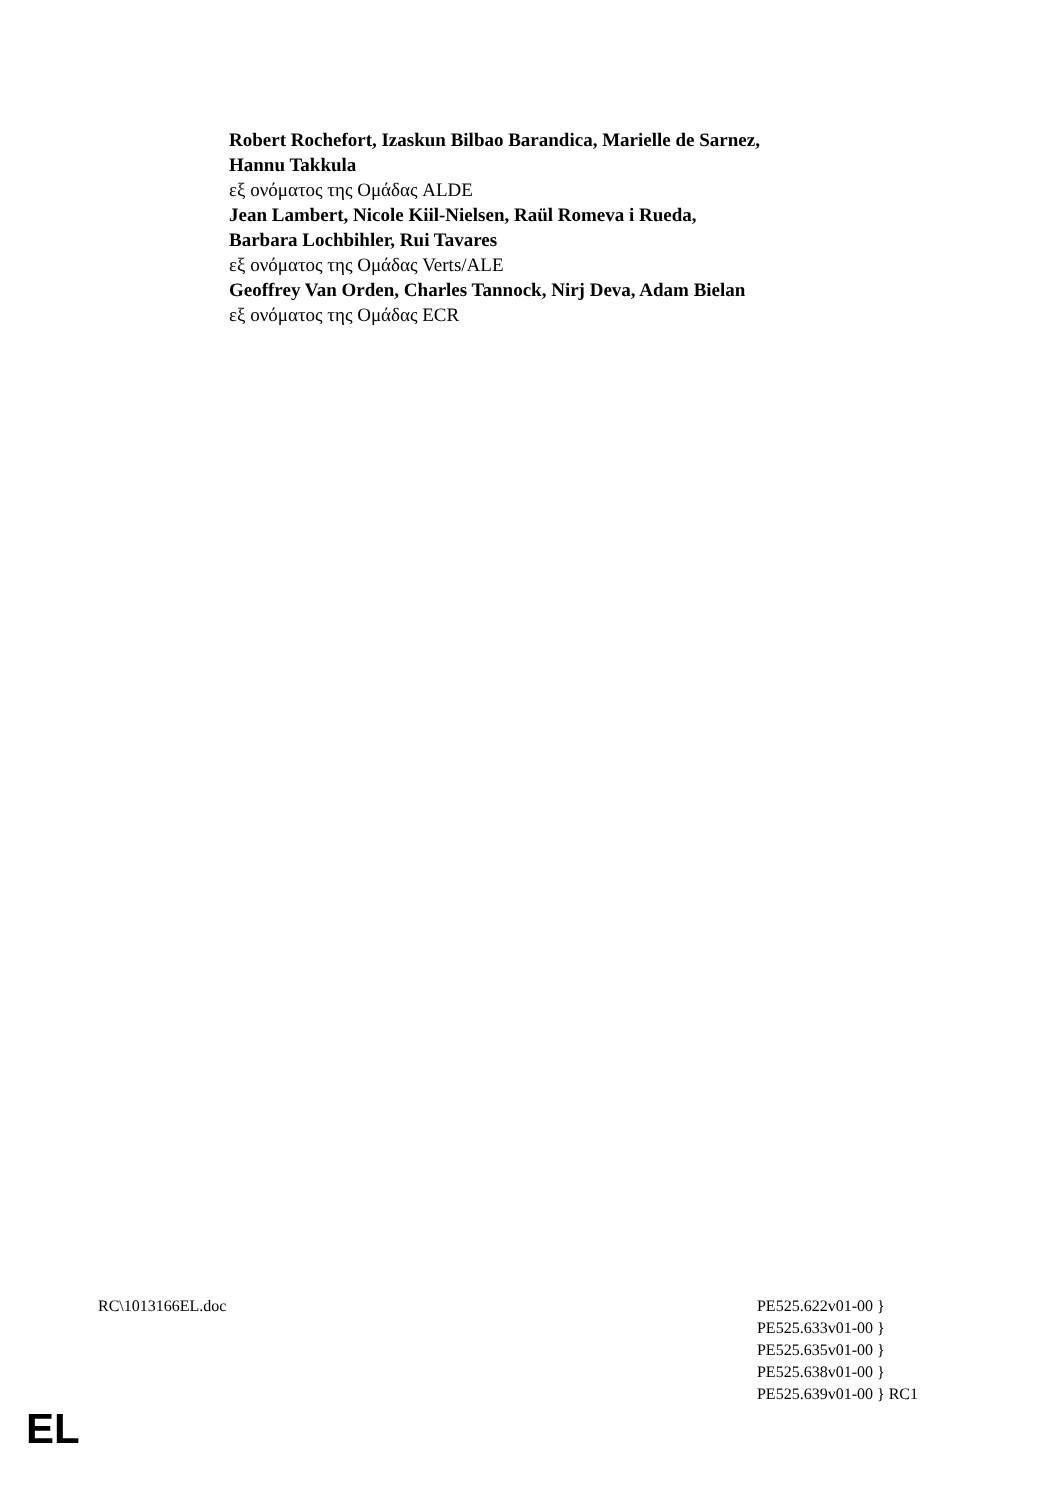Robert Rochefort, Izaskun Bilbao Barandica, Marielle de Sarnez,
Hannu Takkula
εξ ονόματος της Ομάδας ALDE
Jean Lambert, Nicole Kiil-Nielsen, Raül Romeva i Rueda,
Barbara Lochbihler, Rui Tavares
εξ ονόματος της Ομάδας Verts/ALE
Geoffrey Van Orden, Charles Tannock, Nirj Deva, Adam Bielan
εξ ονόματος της Ομάδας ECR
RC\1013166EL.doc PE525.622v01-00 }
PE525.633v01-00 }
PE525.635v01-00 }
PE525.638v01-00 }
PE525.639v01-00 } RC1
EL